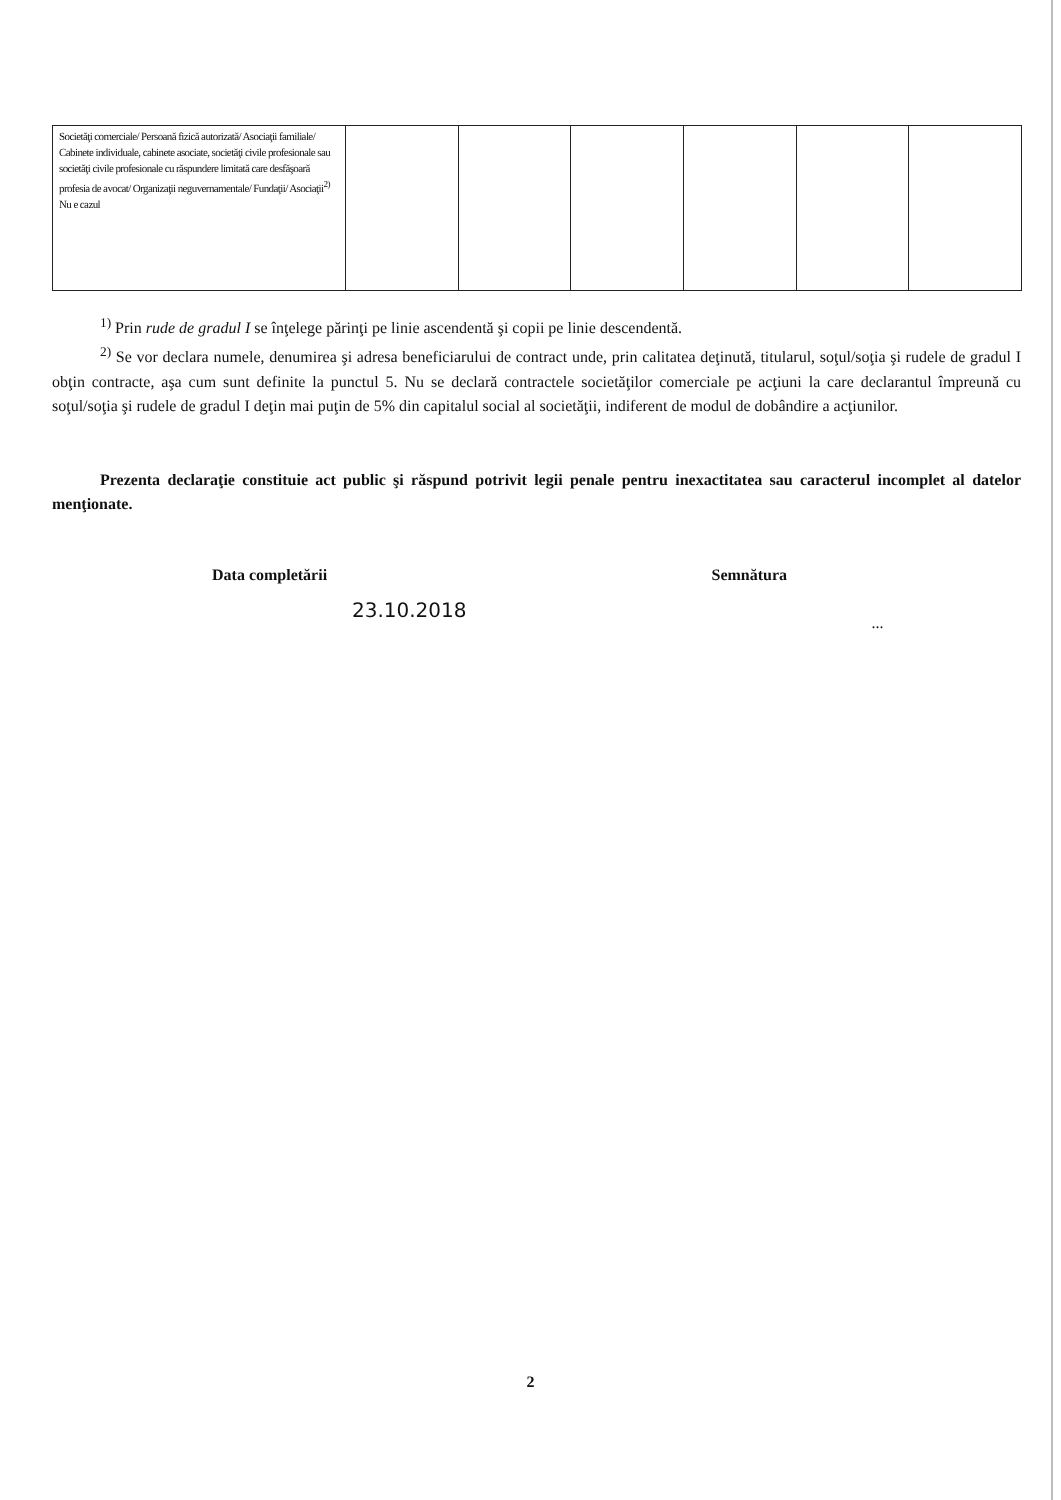| Societăţi comerciale/ Persoană fizică autorizată/ Asociaţii familiale/ Cabinete individuale, cabinete asociate, societăţi civile profesionale sau societăţi civile profesionale cu răspundere limitată care desfăşoară profesia de avocat/ Organizaţii neguvernamentale/ Fundaţii/ Asociaţii<sup>2)</sup> Nu e cazul | | | | | | |
<sup>1)</sup> Prin rude de gradul I se înţelege părinţi pe linie ascendentă şi copii pe linie descendentă.
<sup>2)</sup> Se vor declara numele, denumirea şi adresa beneficiarului de contract unde, prin calitatea deţinută, titularul, soţul/soţia şi rudele de gradul I obţin contracte, aşa cum sunt definite la punctul 5. Nu se declară contractele societăţilor comerciale pe acţiuni la care declarantul împreună cu soţul/soţia şi rudele de gradul I deţin mai puţin de 5% din capitalul social al societăţii, indiferent de modul de dobândire a acţiunilor.
Prezenta declaraţie constituie act public şi răspund potrivit legii penale pentru inexactitatea sau caracterul incomplet al datelor menţionate.
Data completării
23.10.2018
Semnătura
...
2